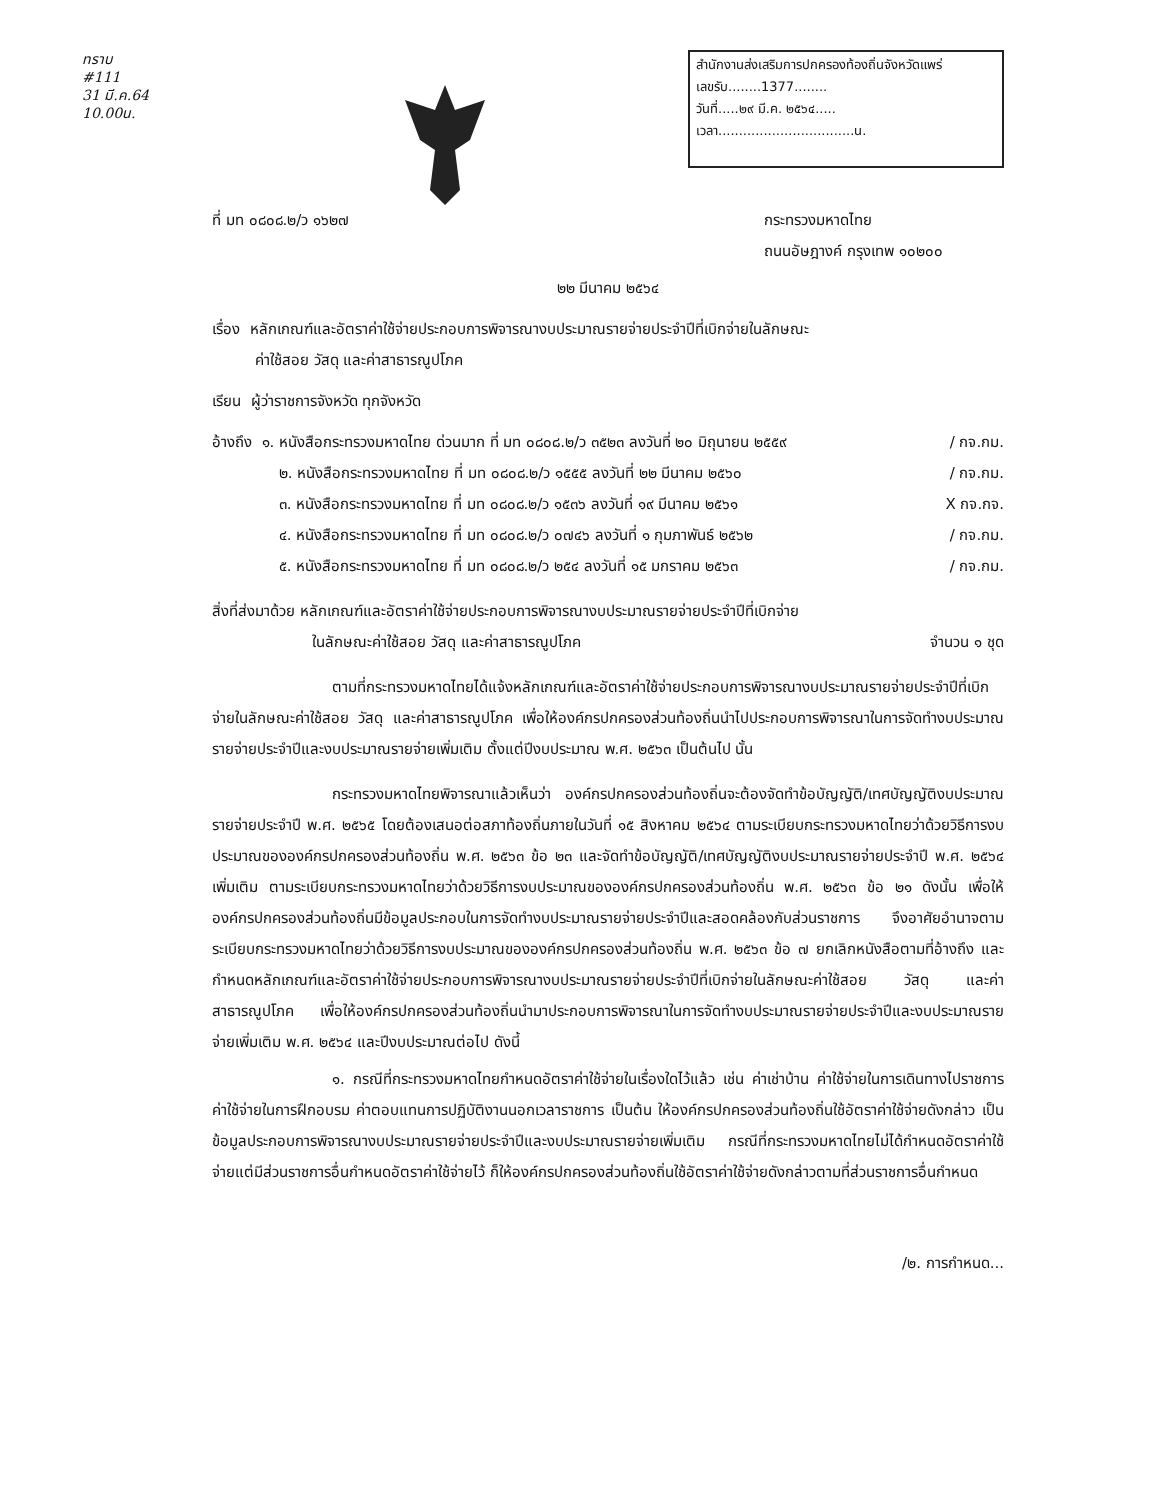ทราบ
#111
31 มี.ค.64
10.00น.
สำนักงานส่งเสริมการปกครองท้องถิ่นจังหวัดแพร่
เลขรับ........1377........
วันที่.....๒๙ มี.ค. ๒๕๖๔.....
เวลา.................................น.
ที่ มท ๐๘๐๘.๒/ว ๑๖๒๗ กระทรวงมหาดไทย
ถนนอัษฎางค์ กรุงเทพ ๑๐๒๐๐
๒๒ มีนาคม ๒๕๖๔
เรื่อง หลักเกณฑ์และอัตราค่าใช้จ่ายประกอบการพิจารณางบประมาณรายจ่ายประจำปีที่เบิกจ่ายในลักษณะ
ค่าใช้สอย วัสดุ และค่าสาธารณูปโภค
เรียน ผู้ว่าราชการจังหวัด ทุกจังหวัด
อ้างถึง ๑. หนังสือกระทรวงมหาดไทย ด่วนมาก ที่ มท ๐๘๐๘.๒/ว ๓๕๒๓ ลงวันที่ ๒๐ มิถุนายน ๒๕๕๙ / กจ.กม.
๒. หนังสือกระทรวงมหาดไทย ที่ มท ๐๘๐๘.๒/ว ๑๕๕๕ ลงวันที่ ๒๒ มีนาคม ๒๕๖๐ / กจ.กม.
๓. หนังสือกระทรวงมหาดไทย ที่ มท ๐๘๐๘.๒/ว ๑๕๓๖ ลงวันที่ ๑๙ มีนาคม ๒๕๖๑ X กจ.กจ.
๔. หนังสือกระทรวงมหาดไทย ที่ มท ๐๘๐๘.๒/ว ๐๗๔๖ ลงวันที่ ๑ กุมภาพันธ์ ๒๕๖๒ / กจ.กม.
๕. หนังสือกระทรวงมหาดไทย ที่ มท ๐๘๐๘.๒/ว ๒๕๔ ลงวันที่ ๑๕ มกราคม ๒๕๖๓ / กจ.กม.
สิ่งที่ส่งมาด้วย หลักเกณฑ์และอัตราค่าใช้จ่ายประกอบการพิจารณางบประมาณรายจ่ายประจำปีที่เบิกจ่าย
ในลักษณะค่าใช้สอย วัสดุ และค่าสาธารณูปโภค จำนวน ๑ ชุด
ตามที่กระทรวงมหาดไทยได้แจ้งหลักเกณฑ์และอัตราค่าใช้จ่ายประกอบการพิจารณางบประมาณรายจ่ายประจำปีที่เบิกจ่ายในลักษณะค่าใช้สอย วัสดุ และค่าสาธารณูปโภค เพื่อให้องค์กรปกครองส่วนท้องถิ่นนำไปประกอบการพิจารณาในการจัดทำงบประมาณรายจ่ายประจำปีและงบประมาณรายจ่ายเพิ่มเติม ตั้งแต่ปีงบประมาณ พ.ศ. ๒๕๖๓ เป็นต้นไป นั้น
กระทรวงมหาดไทยพิจารณาแล้วเห็นว่า องค์กรปกครองส่วนท้องถิ่นจะต้องจัดทำข้อบัญญัติ/เทศบัญญัติงบประมาณรายจ่ายประจำปี พ.ศ. ๒๕๖๕ โดยต้องเสนอต่อสภาท้องถิ่นภายในวันที่ ๑๕ สิงหาคม ๒๕๖๔ ตามระเบียบกระทรวงมหาดไทยว่าด้วยวิธีการงบประมาณขององค์กรปกครองส่วนท้องถิ่น พ.ศ. ๒๕๖๓ ข้อ ๒๓ และจัดทำข้อบัญญัติ/เทศบัญญัติงบประมาณรายจ่ายประจำปี พ.ศ. ๒๕๖๔ เพิ่มเติม ตามระเบียบกระทรวงมหาดไทยว่าด้วยวิธีการงบประมาณขององค์กรปกครองส่วนท้องถิ่น พ.ศ. ๒๕๖๓ ข้อ ๒๑ ดังนั้น เพื่อให้องค์กรปกครองส่วนท้องถิ่นมีข้อมูลประกอบในการจัดทำงบประมาณรายจ่ายประจำปีและสอดคล้องกับส่วนราชการ จึงอาศัยอำนาจตามระเบียบกระทรวงมหาดไทยว่าด้วยวิธีการงบประมาณขององค์กรปกครองส่วนท้องถิ่น พ.ศ. ๒๕๖๓ ข้อ ๗ ยกเลิกหนังสือตามที่อ้างถึง และกำหนดหลักเกณฑ์และอัตราค่าใช้จ่ายประกอบการพิจารณางบประมาณรายจ่ายประจำปีที่เบิกจ่ายในลักษณะค่าใช้สอย วัสดุ และค่าสาธารณูปโภค เพื่อให้องค์กรปกครองส่วนท้องถิ่นนำมาประกอบการพิจารณาในการจัดทำงบประมาณรายจ่ายประจำปีและงบประมาณรายจ่ายเพิ่มเติม พ.ศ. ๒๕๖๔ และปีงบประมาณต่อไป ดังนี้
๑. กรณีที่กระทรวงมหาดไทยกำหนดอัตราค่าใช้จ่ายในเรื่องใดไว้แล้ว เช่น ค่าเช่าบ้าน ค่าใช้จ่ายในการเดินทางไปราชการ ค่าใช้จ่ายในการฝึกอบรม ค่าตอบแทนการปฏิบัติงานนอกเวลาราชการ เป็นต้น ให้องค์กรปกครองส่วนท้องถิ่นใช้อัตราค่าใช้จ่ายดังกล่าว เป็นข้อมูลประกอบการพิจารณางบประมาณรายจ่ายประจำปีและงบประมาณรายจ่ายเพิ่มเติม กรณีที่กระทรวงมหาดไทยไม่ได้กำหนดอัตราค่าใช้จ่ายแต่มีส่วนราชการอื่นกำหนดอัตราค่าใช้จ่ายไว้ ก็ให้องค์กรปกครองส่วนท้องถิ่นใช้อัตราค่าใช้จ่ายดังกล่าวตามที่ส่วนราชการอื่นกำหนด
/๒. การกำหนด...